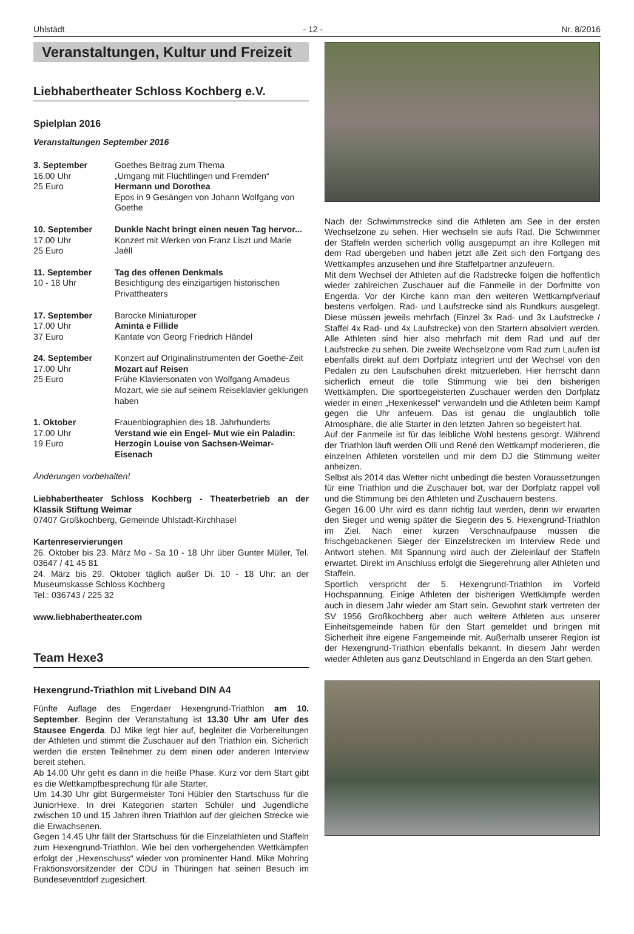Uhlstädt - 12 - Nr. 8/2016
Veranstaltungen, Kultur und Freizeit
Liebhabertheater Schloss Kochberg e.V.
Spielplan 2016
Veranstaltungen September 2016
3. September
16.00 Uhr
25 Euro
Goethes Beitrag zum Thema
„Umgang mit Flüchtlingen und Fremden“
Hermann und Dorothea
Epos in 9 Gesängen von Johann Wolfgang von Goethe
10. September
17.00 Uhr
25 Euro
Dunkle Nacht bringt einen neuen Tag hervor...
Konzert mit Werken von Franz Liszt und Marie Jaëll
11. September
10 - 18 Uhr
Tag des offenen Denkmals
Besichtigung des einzigartigen historischen Privattheaters
17. September
17.00 Uhr
37 Euro
Barocke Miniaturoper
Aminta e Fillide
Kantate von Georg Friedrich Händel
24. September
17.00 Uhr
25 Euro
Konzert auf Originalinstrumenten der Goethe-Zeit
Mozart auf Reisen
Frühe Klaviersonaten von Wolfgang Amadeus Mozart, wie sie auf seinem Reiseklavier geklungen haben
1. Oktober
17.00 Uhr
19 Euro
Frauenbiographien des 18. Jahrhunderts
Verstand wie ein Engel- Mut wie ein Paladin: Herzogin Louise von Sachsen-Weimar-Eisenach
Änderungen vorbehalten!
Liebhabertheater Schloss Kochberg - Theaterbetrieb an der Klassik Stiftung Weimar
07407 Großkochberg, Gemeinde Uhlstädt-Kirchhasel
Kartenreservierungen
26. Oktober bis 23. März Mo - Sa 10 - 18 Uhr über Gunter Müller, Tel. 03647 / 41 45 81
24. März bis 29. Oktober täglich außer Di. 10 - 18 Uhr: an der Museumskasse Schloss Kochberg
Tel.: 036743 / 225 32
www.liebhabertheater.com
Team Hexe3
Hexengrund-Triathlon mit Liveband DIN A4
Fünfte Auflage des Engerdaer Hexengrund-Triathlon am 10. September. Beginn der Veranstaltung ist 13.30 Uhr am Ufer des Stausee Engerda. DJ Mike legt hier auf, begleitet die Vorbereitungen der Athleten und stimmt die Zuschauer auf den Triathlon ein. Sicherlich werden die ersten Teilnehmer zu dem einen oder anderen Interview bereit stehen.
Ab 14.00 Uhr geht es dann in die heiße Phase. Kurz vor dem Start gibt es die Wettkampfbesprechung für alle Starter.
Um 14.30 Uhr gibt Bürgermeister Toni Hübler den Startschuss für die JuniorHexe. In drei Kategorien starten Schüler und Jugendliche zwischen 10 und 15 Jahren ihren Triathlon auf der gleichen Strecke wie die Erwachsenen.
Gegen 14.45 Uhr fällt der Startschuss für die Einzelathleten und Staffeln zum Hexengrund-Triathlon. Wie bei den vorhergehenden Wettkämpfen erfolgt der „Hexenschuss“ wieder von prominenter Hand. Mike Mohring Fraktionsvorsitzender der CDU in Thüringen hat seinen Besuch im Bundeseventdorf zugesichert.
Nach der Schwimmstrecke sind die Athleten am See in der ersten Wechselzone zu sehen. Hier wechseln sie aufs Rad. Die Schwimmer der Staffeln werden sicherlich völlig ausgepumpt an ihre Kollegen mit dem Rad übergeben und haben jetzt alle Zeit sich den Fortgang des Wettkampfes anzusehen und ihre Staffelpartner anzufeuern.
Mit dem Wechsel der Athleten auf die Radstrecke folgen die hoffentlich wieder zahlreichen Zuschauer auf die Fanmeile in der Dorfmitte von Engerda. Vor der Kirche kann man den weiteren Wettkampfverlauf bestens verfolgen. Rad- und Laufstrecke sind als Rundkurs ausgelegt. Diese müssen jeweils mehrfach (Einzel 3x Rad- und 3x Laufstrecke / Staffel 4x Rad- und 4x Laufstrecke) von den Startern absolviert werden. Alle Athleten sind hier also mehrfach mit dem Rad und auf der Laufstrecke zu sehen. Die zweite Wechselzone vom Rad zum Laufen ist ebenfalls direkt auf dem Dorfplatz integriert und der Wechsel von den Pedalen zu den Laufschuhen direkt mitzuerleben. Hier herrscht dann sicherlich erneut die tolle Stimmung wie bei den bisherigen Wettkämpfen. Die sportbegeisterten Zuschauer werden den Dorfplatz wieder in einen „Hexenkessel“ verwandeln und die Athleten beim Kampf gegen die Uhr anfeuern. Das ist genau die unglaublich tolle Atmosphäre, die alle Starter in den letzten Jahren so begeistert hat.
Auf der Fanmeile ist für das leibliche Wohl bestens gesorgt. Während der Triathlon läuft werden Olli und René den Wettkampf moderieren, die einzelnen Athleten vorstellen und mir dem DJ die Stimmung weiter anheizen.
Selbst als 2014 das Wetter nicht unbedingt die besten Voraussetzungen für eine Triathlon und die Zuschauer bot, war der Dorfplatz rappel voll und die Stimmung bei den Athleten und Zuschauern bestens.
Gegen 16.00 Uhr wird es dann richtig laut werden, denn wir erwarten den Sieger und wenig später die Siegerin des 5. Hexengrund-Triathlon im Ziel. Nach einer kurzen Verschnaufpause müssen die frischgebackenen Sieger der Einzelstrecken im Interview Rede und Antwort stehen. Mit Spannung wird auch der Zieleinlauf der Staffeln erwartet. Direkt im Anschluss erfolgt die Siegerehrung aller Athleten und Staffeln.
Sportlich verspricht der 5. Hexengrund-Triathlon im Vorfeld Hochspannung. Einige Athleten der bisherigen Wettkämpfe werden auch in diesem Jahr wieder am Start sein. Gewohnt stark vertreten der SV 1956 Großkochberg aber auch weitere Athleten aus unserer Einheitsgemeinde haben für den Start gemeldet und bringen mit Sicherheit ihre eigene Fangemeinde mit. Außerhalb unserer Region ist der Hexengrund-Triathlon ebenfalls bekannt. In diesem Jahr werden wieder Athleten aus ganz Deutschland in Engerda an den Start gehen.